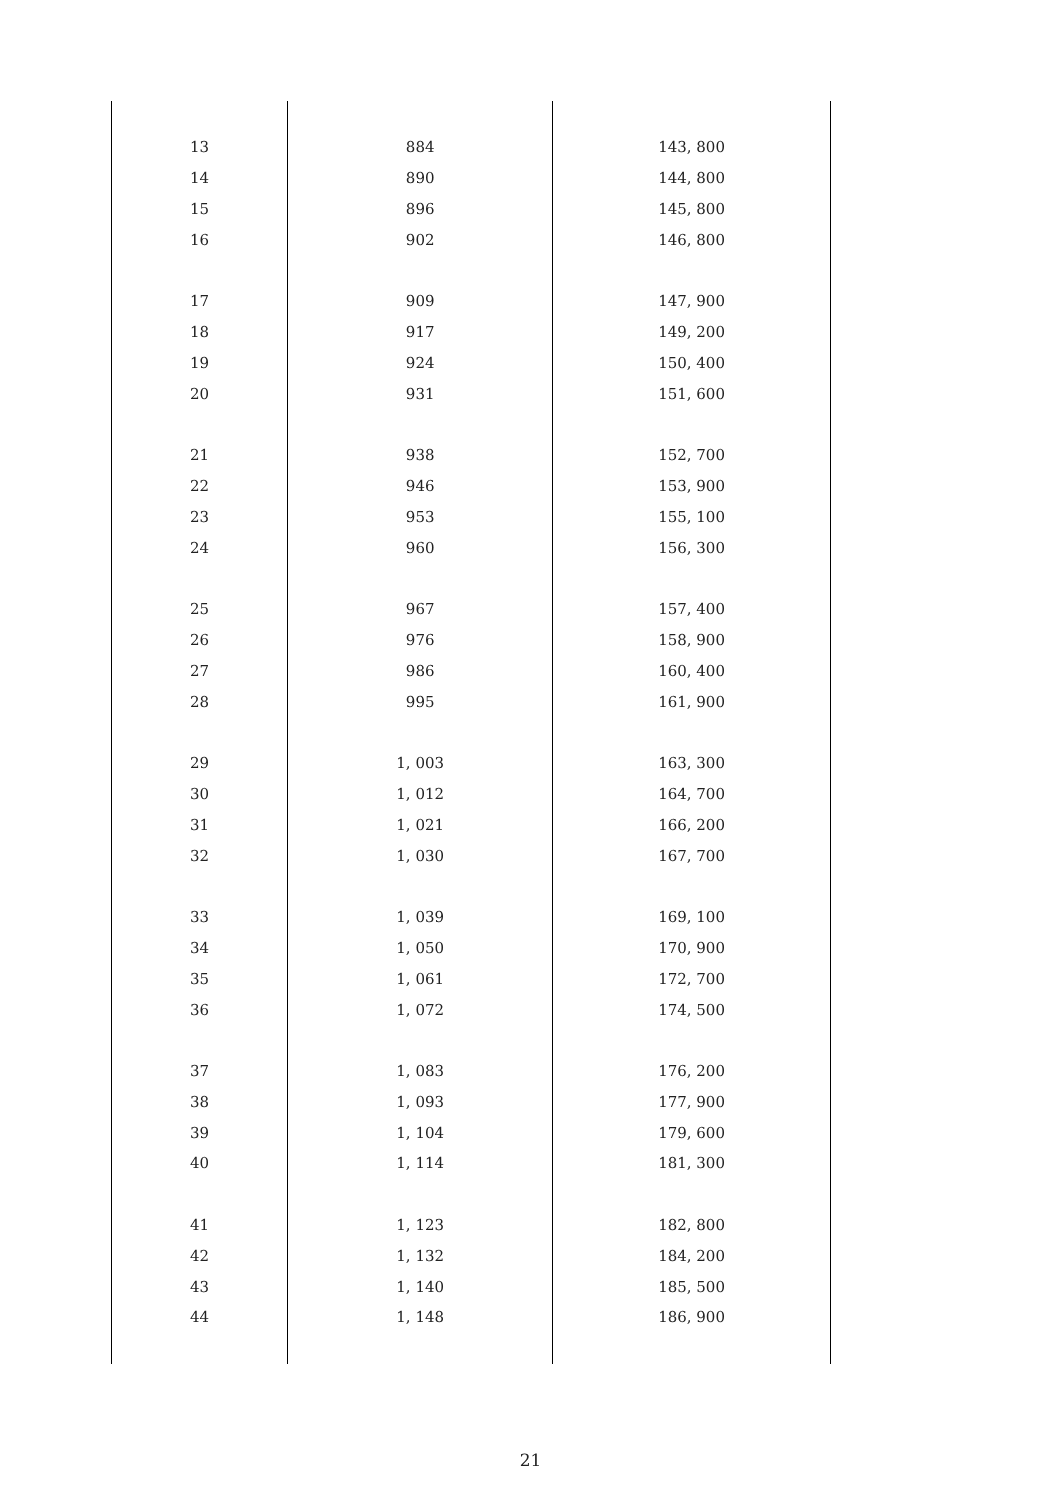| 13 | 884 | 143, 800 |
| 14 | 890 | 144, 800 |
| 15 | 896 | 145, 800 |
| 16 | 902 | 146, 800 |
| 17 | 909 | 147, 900 |
| 18 | 917 | 149, 200 |
| 19 | 924 | 150, 400 |
| 20 | 931 | 151, 600 |
| 21 | 938 | 152, 700 |
| 22 | 946 | 153, 900 |
| 23 | 953 | 155, 100 |
| 24 | 960 | 156, 300 |
| 25 | 967 | 157, 400 |
| 26 | 976 | 158, 900 |
| 27 | 986 | 160, 400 |
| 28 | 995 | 161, 900 |
| 29 | 1, 003 | 163, 300 |
| 30 | 1, 012 | 164, 700 |
| 31 | 1, 021 | 166, 200 |
| 32 | 1, 030 | 167, 700 |
| 33 | 1, 039 | 169, 100 |
| 34 | 1, 050 | 170, 900 |
| 35 | 1, 061 | 172, 700 |
| 36 | 1, 072 | 174, 500 |
| 37 | 1, 083 | 176, 200 |
| 38 | 1, 093 | 177, 900 |
| 39 | 1, 104 | 179, 600 |
| 40 | 1, 114 | 181, 300 |
| 41 | 1, 123 | 182, 800 |
| 42 | 1, 132 | 184, 200 |
| 43 | 1, 140 | 185, 500 |
| 44 | 1, 148 | 186, 900 |
21